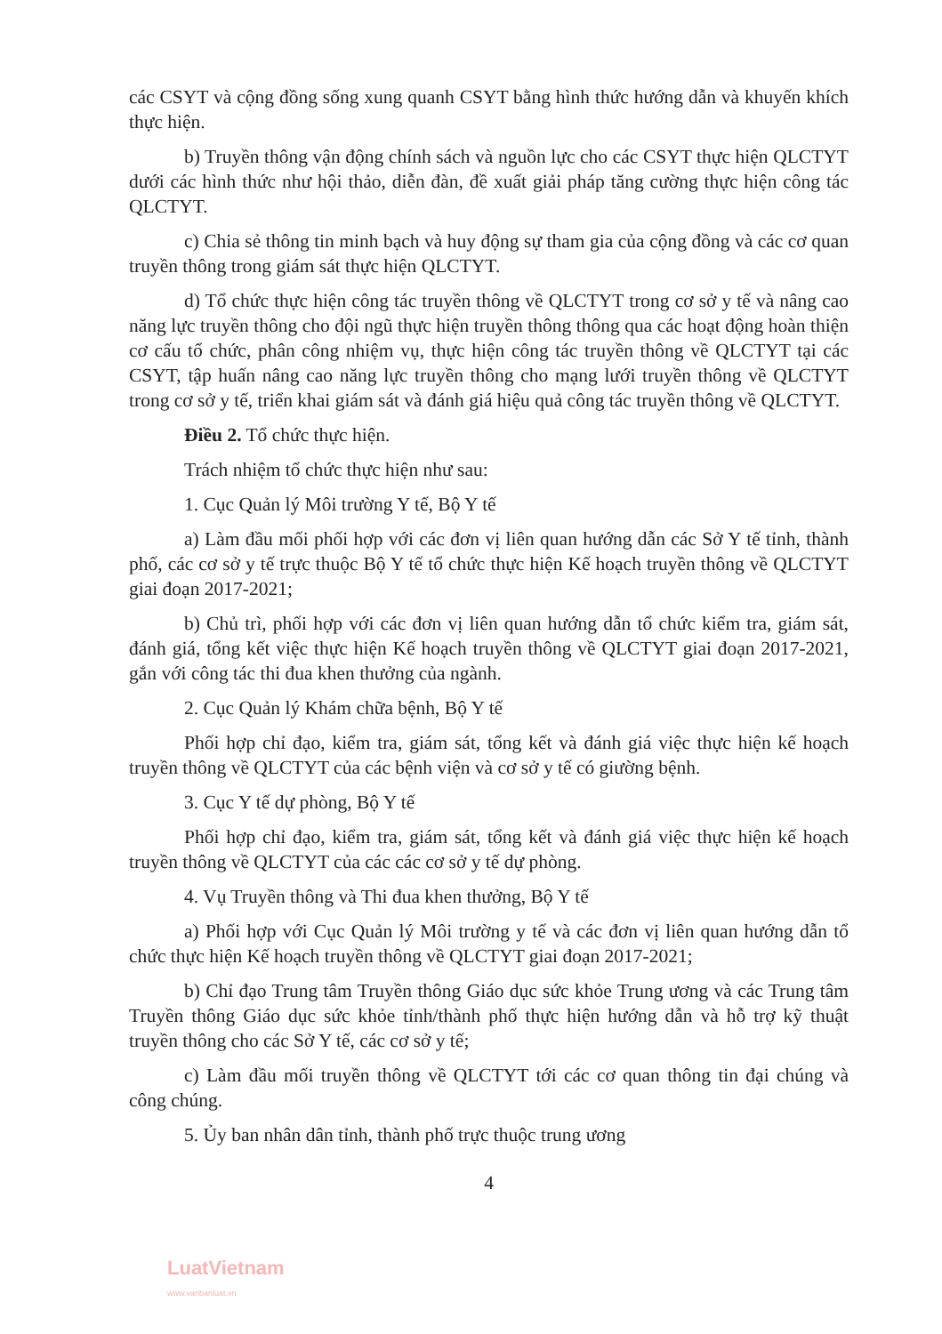các CSYT và cộng đồng sống xung quanh CSYT bằng hình thức hướng dẫn và khuyến khích thực hiện.
b) Truyền thông vận động chính sách và nguồn lực cho các CSYT thực hiện QLCTYT dưới các hình thức như hội thảo, diễn đàn, đề xuất giải pháp tăng cường thực hiện công tác QLCTYT.
c) Chia sẻ thông tin minh bạch và huy động sự tham gia của cộng đồng và các cơ quan truyền thông trong giám sát thực hiện QLCTYT.
d) Tổ chức thực hiện công tác truyền thông về QLCTYT trong cơ sở y tế và nâng cao năng lực truyền thông cho đội ngũ thực hiện truyền thông thông qua các hoạt động hoàn thiện cơ cấu tổ chức, phân công nhiệm vụ, thực hiện công tác truyền thông về QLCTYT tại các CSYT, tập huấn nâng cao năng lực truyền thông cho mạng lưới truyền thông về QLCTYT trong cơ sở y tế, triển khai giám sát và đánh giá hiệu quả công tác truyền thông về QLCTYT.
Điều 2. Tổ chức thực hiện.
Trách nhiệm tổ chức thực hiện như sau:
1. Cục Quản lý Môi trường Y tế, Bộ Y tế
a) Làm đầu mối phối hợp với các đơn vị liên quan hướng dẫn các Sở Y tế tỉnh, thành phố, các cơ sở y tế trực thuộc Bộ Y tế tổ chức thực hiện Kế hoạch truyền thông về QLCTYT giai đoạn 2017-2021;
b) Chủ trì, phối hợp với các đơn vị liên quan hướng dẫn tổ chức kiểm tra, giám sát, đánh giá, tổng kết việc thực hiện Kế hoạch truyền thông về QLCTYT giai đoạn 2017-2021, gắn với công tác thi đua khen thưởng của ngành.
2. Cục Quản lý Khám chữa bệnh, Bộ Y tế
Phối hợp chỉ đạo, kiểm tra, giám sát, tổng kết và đánh giá việc thực hiện kế hoạch truyền thông về QLCTYT của các bệnh viện và cơ sở y tế có giường bệnh.
3. Cục Y tế dự phòng, Bộ Y tế
Phối hợp chỉ đạo, kiểm tra, giám sát, tổng kết và đánh giá việc thực hiện kế hoạch truyền thông về QLCTYT của các các cơ sở y tế dự phòng.
4. Vụ Truyền thông và Thi đua khen thưởng, Bộ Y tế
a) Phối hợp với Cục Quản lý Môi trường y tế và các đơn vị liên quan hướng dẫn tổ chức thực hiện Kế hoạch truyền thông về QLCTYT giai đoạn 2017-2021;
b) Chỉ đạo Trung tâm Truyền thông Giáo dục sức khỏe Trung ương và các Trung tâm Truyền thông Giáo dục sức khỏe tỉnh/thành phố thực hiện hướng dẫn và hỗ trợ kỹ thuật truyền thông cho các Sở Y tế, các cơ sở y tế;
c) Làm đầu mối truyền thông về QLCTYT tới các cơ quan thông tin đại chúng và công chúng.
5. Ủy ban nhân dân tỉnh, thành phố trực thuộc trung ương
4
LuatVietnam
www.vanbanluat.vn